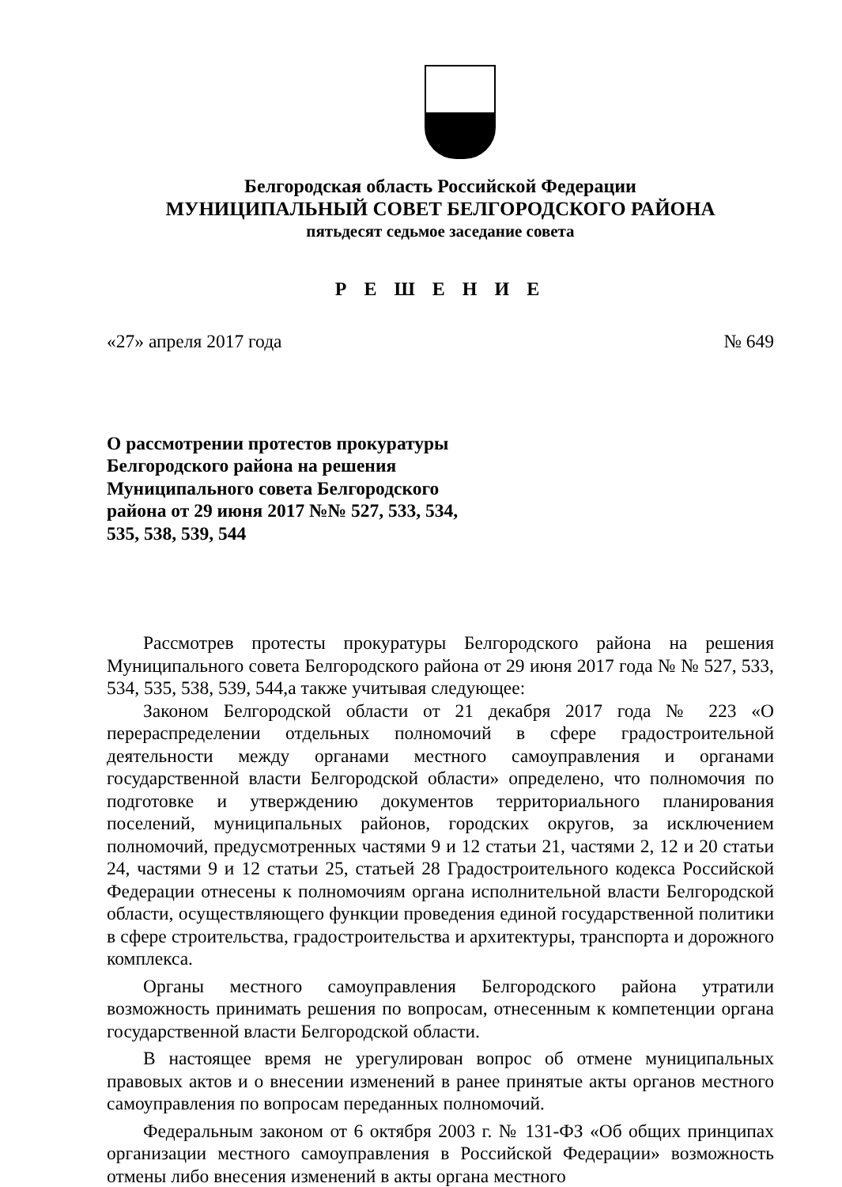Белгородская область Российской Федерации
МУНИЦИПАЛЬНЫЙ СОВЕТ БЕЛГОРОДСКОГО РАЙОНА
пятьдесят седьмое заседание совета
Р Е Ш Е Н И Е
«27» апреля 2017 года № 649
О рассмотрении протестов прокуратуры Белгородского района на решения Муниципального совета Белгородского района от 29 июня 2017 №№ 527, 533, 534, 535, 538, 539, 544
Рассмотрев протесты прокуратуры Белгородского района на решения Муниципального совета Белгородского района от 29 июня 2017 года № № 527, 533, 534, 535, 538, 539, 544,а также учитывая следующее:
Законом Белгородской области от 21 декабря 2017 года № 223 «О перераспределении отдельных полномочий в сфере градостроительной деятельности между органами местного самоуправления и органами государственной власти Белгородской области» определено, что полномочия по подготовке и утверждению документов территориального планирования поселений, муниципальных районов, городских округов, за исключением полномочий, предусмотренных частями 9 и 12 статьи 21, частями 2, 12 и 20 статьи 24, частями 9 и 12 статьи 25, статьей 28 Градостроительного кодекса Российской Федерации отнесены к полномочиям органа исполнительной власти Белгородской области, осуществляющего функции проведения единой государственной политики в сфере строительства, градостроительства и архитектуры, транспорта и дорожного комплекса.
Органы местного самоуправления Белгородского района утратили возможность принимать решения по вопросам, отнесенным к компетенции органа государственной власти Белгородской области.
В настоящее время не урегулирован вопрос об отмене муниципальных правовых актов и о внесении изменений в ранее принятые акты органов местного самоуправления по вопросам переданных полномочий.
Федеральным законом от 6 октября 2003 г. № 131-ФЗ «Об общих принципах организации местного самоуправления в Российской Федерации» возможность отмены либо внесения изменений в акты органа местного